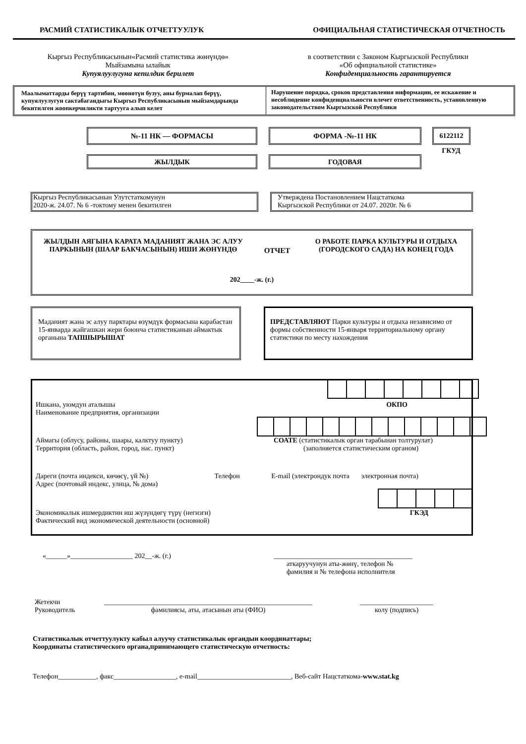РАСМИЙ СТАТИСТИКАЛЫК ОТЧЕТТУУЛУК ОФИЦИАЛЬНАЯ СТАТИСТИЧЕСКАЯ ОТЧЕТНОСТЬ
Кыргыз Республикасынын«Расмий статистика жөнүндө»
Мыйзамына ылайык
Купуялуулугуна кепилдик берилет
в соответствии с Законом Кыргызской Республики
«Об официальной статистике»
Конфиденциальность гарантируется
Маалыматтарды берүү тартибин, мөөнөтүн бузуу, аны бурмалап берүү, купуялуулугун сактабагандыгы Кыргыз Республикасынын мыйзамдарында бекитилген жоопкерчиликти тартууга алып келет
Нарушение порядка, сроков представления информации, ее искажение и несоблюдение конфиденциальности влечет ответственность, установленную законодательством Кыргызской Республики
№-11 НК — ФОРМАСЫ ФОРМА -№-11 НК 6122112
ГКУД
ЖЫЛДЫК ГОДОВАЯ
Кыргыз Республикасынын Улутстаткомунун
2020-ж. 24.07. № 6 -токтому менен бекитилген
Утверждена Постановлением Нацстаткома
Кыргызской Республики от 24.07. 2020г. № 6
ЖЫЛДЫН АЯГЫНА КАРАТА МАДАНИЯТ ЖАНА ЭС АЛУУ ПАРКЫНЫН (ШААР БАКЧАСЫНЫН) ИШИ ЖӨНҮНДӨ
ОТЧЕТ
О РАБОТЕ ПАРКА КУЛЬТУРЫ И ОТДЫХА (ГОРОДСКОГО САДА) НА КОНЕЦ ГОДА
202____-ж. (г.)
Маданият жана эс алуу парктары өзүмдүк формасына карабастан 15-январда жайгашкан жери боюнча статистиканын аймактык органына ТАПШЫРЫШАТ
ПРЕДСТАВЛЯЮТ Парки культуры и отдыха независимо от формы собственности 15-января территориальному органу статистики по месту нахождения
Ишкана, уюмдун аталышы ОКПО
Наименование предприятия, организации
Аймагы (облусу, районы, шаары, калктуу пункту)
Территория (область, район, город, нас. пункт)
СОАТЕ (статистикалык орган тарабынан толтурулат)
(заполняется статистическим органом)
Дареги (почта индекси, көчөсү, үй №) Телефон E-mail (электрондук почта электронная почта)
Адрес (почтовый индекс, улица, № дома)
Экономикалык ишмердиктин иш жүзүндөгү түрү (негизги) ГКЭД
Фактический вид экономической деятельности (основной)
«______»__________________ 202__-ж. (г.)
________________________________________
аткаруучунун аты-жөнү, телефон №
фамилия и № телефона исполнителя
Жетекчи
Руководитель
____________________________________________________________
фамилиясы, аты, атасынын аты (ФИО)
_____________________
колу (подпись)
Статистикалык отчеттуулукту кабыл алуучу статистикалык органдын координаттары;
Координаты статистического органа,принимающего статистическую отчетность:
Телефон___________, факс__________________, e-mail___________________________, Веб-сайт Нацстаткома-www.stat.kg